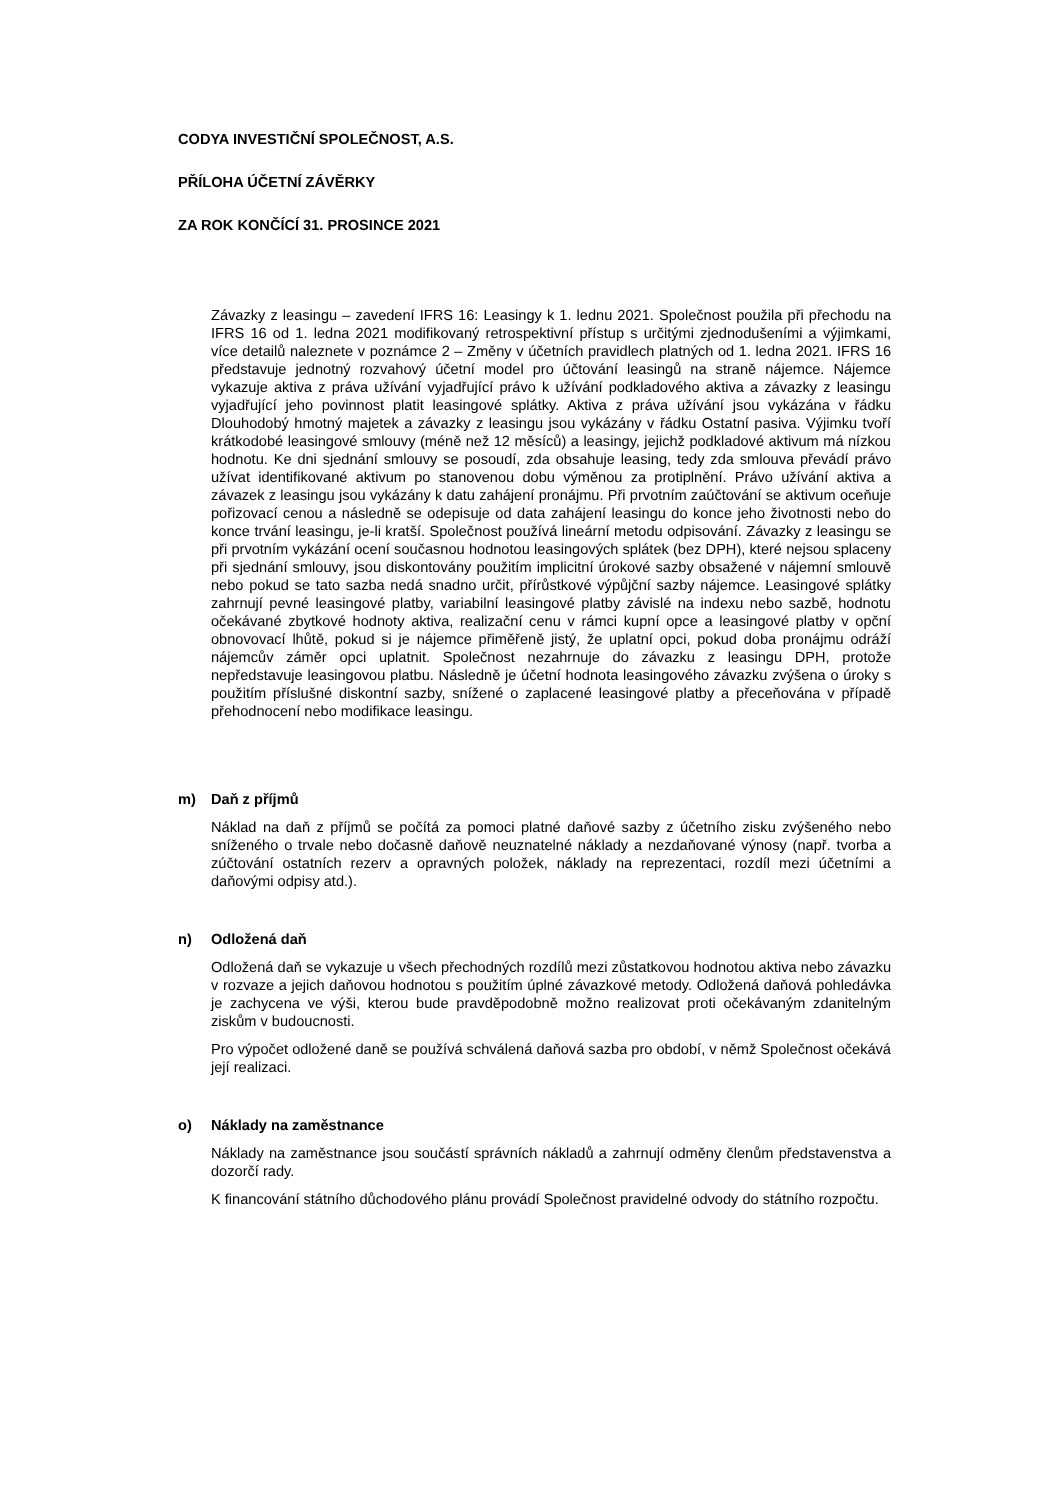CODYA INVESTIČNÍ SPOLEČNOST, A.S.
PŘÍLOHA ÚČETNÍ ZÁVĚRKY
ZA ROK KONČÍCÍ 31. PROSINCE 2021
Závazky z leasingu – zavedení IFRS 16: Leasingy k 1. lednu 2021. Společnost použila při přechodu na IFRS 16 od 1. ledna 2021 modifikovaný retrospektivní přístup s určitými zjednodušeními a výjimkami, více detailů naleznete v poznámce 2 – Změny v účetních pravidlech platných od 1. ledna 2021. IFRS 16 představuje jednotný rozvahový účetní model pro účtování leasingů na straně nájemce. Nájemce vykazuje aktiva z práva užívání vyjadřující právo k užívání podkladového aktiva a závazky z leasingu vyjadřující jeho povinnost platit leasingové splátky. Aktiva z práva užívání jsou vykázána v řádku Dlouhodobý hmotný majetek a závazky z leasingu jsou vykázány v řádku Ostatní pasiva. Výjimku tvoří krátkodobé leasingové smlouvy (méně než 12 měsíců) a leasingy, jejichž podkladové aktivum má nízkou hodnotu. Ke dni sjednání smlouvy se posoudí, zda obsahuje leasing, tedy zda smlouva převádí právo užívat identifikované aktivum po stanovenou dobu výměnou za protiplnění. Právo užívání aktiva a závazek z leasingu jsou vykázány k datu zahájení pronájmu. Při prvotním zaúčtování se aktivum oceňuje pořizovací cenou a následně se odepisuje od data zahájení leasingu do konce jeho životnosti nebo do konce trvání leasingu, je-li kratší. Společnost používá lineární metodu odpisování. Závazky z leasingu se při prvotním vykázání ocení současnou hodnotou leasingových splátek (bez DPH), které nejsou splaceny při sjednání smlouvy, jsou diskontovány použitím implicitní úrokové sazby obsažené v nájemní smlouvě nebo pokud se tato sazba nedá snadno určit, přírůstkové výpůjční sazby nájemce. Leasingové splátky zahrnují pevné leasingové platby, variabilní leasingové platby závislé na indexu nebo sazbě, hodnotu očekávané zbytkové hodnoty aktiva, realizační cenu v rámci kupní opce a leasingové platby v opční obnovovací lhůtě, pokud si je nájemce přiměřeně jistý, že uplatní opci, pokud doba pronájmu odráží nájemcův záměr opci uplatnit. Společnost nezahrnuje do závazku z leasingu DPH, protože nepředstavuje leasingovou platbu. Následně je účetní hodnota leasingového závazku zvýšena o úroky s použitím příslušné diskontní sazby, snížené o zaplacené leasingové platby a přeceňována v případě přehodnocení nebo modifikace leasingu.
m) Daň z příjmů
Náklad na daň z příjmů se počítá za pomoci platné daňové sazby z účetního zisku zvýšeného nebo sníženého o trvale nebo dočasně daňově neuznatelné náklady a nezdaňované výnosy (např. tvorba a zúčtování ostatních rezerv a opravných položek, náklady na reprezentaci, rozdíl mezi účetními a daňovými odpisy atd.).
n) Odložená daň
Odložená daň se vykazuje u všech přechodných rozdílů mezi zůstatkovou hodnotou aktiva nebo závazku v rozvaze a jejich daňovou hodnotou s použitím úplné závazkové metody. Odložená daňová pohledávka je zachycena ve výši, kterou bude pravděpodobně možno realizovat proti očekávaným zdanitelným ziskům v budoucnosti.
Pro výpočet odložené daně se používá schválená daňová sazba pro období, v němž Společnost očekává její realizaci.
o) Náklady na zaměstnance
Náklady na zaměstnance jsou součástí správních nákladů a zahrnují odměny členům představenstva a dozorčí rady.
K financování státního důchodového plánu provádí Společnost pravidelné odvody do státního rozpočtu.